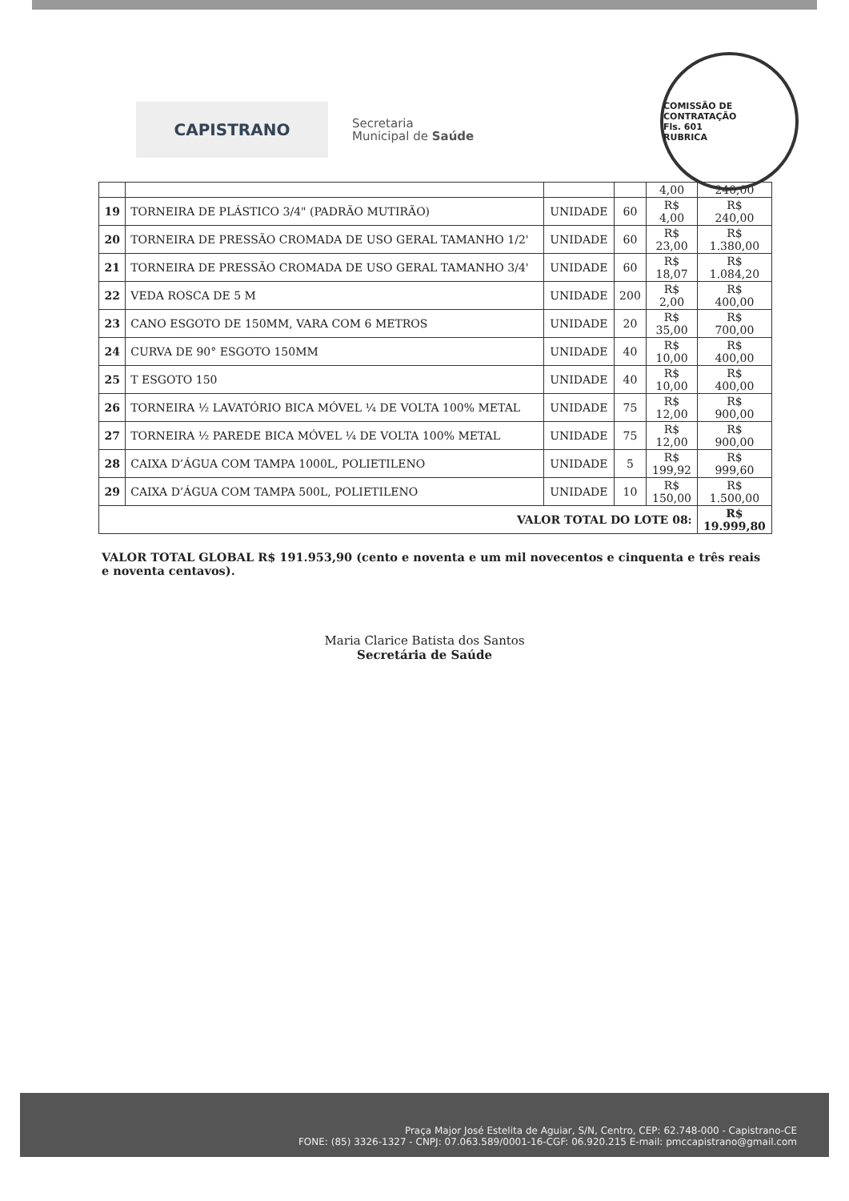CAPISTRANO
Secretaria
Municipal de Saúde
COMISSÃO DE CONTRATAÇÃO
Fls. 601
RUBRICA
| | | | | 4,00 | 240,00 |
| 19 | TORNEIRA DE PLÁSTICO 3/4" (PADRÃO MUTIRÃO) | UNIDADE | 60 | R$ 4,00 | R$ 240,00 |
| 20 | TORNEIRA DE PRESSÃO CROMADA DE USO GERAL TAMANHO 1/2' | UNIDADE | 60 | R$ 23,00 | R$ 1.380,00 |
| 21 | TORNEIRA DE PRESSÃO CROMADA DE USO GERAL TAMANHO 3/4' | UNIDADE | 60 | R$ 18,07 | R$ 1.084,20 |
| 22 | VEDA ROSCA DE 5 M | UNIDADE | 200 | R$ 2,00 | R$ 400,00 |
| 23 | CANO ESGOTO DE 150MM, VARA COM 6 METROS | UNIDADE | 20 | R$ 35,00 | R$ 700,00 |
| 24 | CURVA DE 90° ESGOTO 150MM | UNIDADE | 40 | R$ 10,00 | R$ 400,00 |
| 25 | T ESGOTO 150 | UNIDADE | 40 | R$ 10,00 | R$ 400,00 |
| 26 | TORNEIRA ½ LAVATÓRIO BICA MÓVEL ¼ DE VOLTA 100% METAL | UNIDADE | 75 | R$ 12,00 | R$ 900,00 |
| 27 | TORNEIRA ½ PAREDE BICA MÓVEL ¼ DE VOLTA 100% METAL | UNIDADE | 75 | R$ 12,00 | R$ 900,00 |
| 28 | CAIXA D’ÁGUA COM TAMPA 1000L, POLIETILENO | UNIDADE | 5 | R$ 199,92 | R$ 999,60 |
| 29 | CAIXA D’ÁGUA COM TAMPA 500L, POLIETILENO | UNIDADE | 10 | R$ 150,00 | R$ 1.500,00 |
| VALOR TOTAL DO LOTE 08: | | | | | R$ 19.999,80 |
VALOR TOTAL GLOBAL R$ 191.953,90 (cento e noventa e um mil novecentos e cinquenta e três reais e noventa centavos).
Maria Clarice Batista dos Santos
Secretária de Saúde
Praça Major José Estelita de Aguiar, S/N, Centro, CEP: 62.748-000 - Capistrano-CE
FONE: (85) 3326-1327 - CNPJ: 07.063.589/0001-16-CGF: 06.920.215 E-mail: pmccapistrano@gmail.com